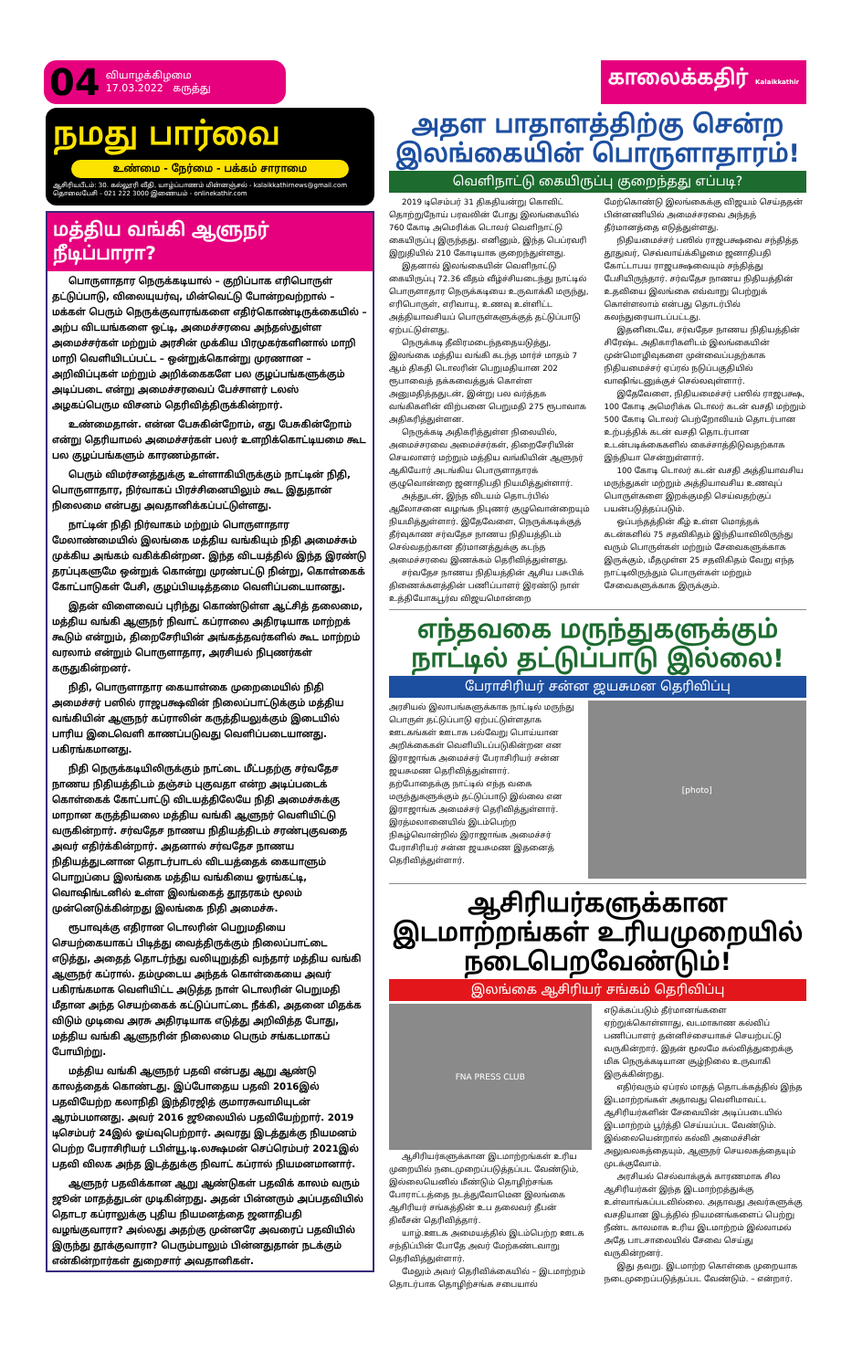04
வியாழக்கிழமை
17.03.2022 கருத்து
காலைக்கதிர் Kalaikkathir
நமது பார்வை
உண்மை - நேர்மை - பக்கம் சாராமை
ஆசிரியபீடம்: 30. கல்லூரி வீதி, யாழ்ப்பாணம் மின்னஞ்சல் - kalaikkathirnews@gmail.com
தொலைபேசி - 021 222 3000 இணையம் - onlinekathir.com
மத்திய வங்கி ஆளுநர் நீடிப்பாரா?
பொருளாதார நெருக்கடியால் – குறிப்பாக எரிபொருள் தட்டுப்பாடு, விலையுயர்வு, மின்வெட்டு போன்றவற்றால் – மக்கள் பெரும் நெருக்குவாரங்களை எதிர்கொண்டிருக்கையில் – அற்ப விடயங்களை ஒட்டி, அமைச்சரவை அந்தஸ்துள்ள அமைச்சர்கள் மற்றும் அரசின் முக்கிய பிரமுகர்களினால் மாறி மாறி வெளியிடப்பட்ட – ஒன்றுக்கொன்று முரணான – அறிவிப்புகள் மற்றும் அறிக்கைகளே பல குழப்பங்களுக்கும் அடிப்படை என்று அமைச்சரவைப் பேச்சாளர் டலஸ் அழகப்பெரும விசனம் தெரிவித்திருக்கின்றார்.
உண்மைதான். என்ன பேசுகின்றோம், எது பேசுகின்றோம் என்று தெரியாமல் அமைச்சர்கள் பலர் உளறிக்கொட்டியமை கூட பல குழப்பங்களும் காரணம்தான்.
பெரும் விமர்சனத்துக்கு உள்ளாகியிருக்கும் நாட்டின் நிதி, பொருளாதார, நிர்வாகப் பிரச்சினையிலும் கூட இதுதான் நிலைமை என்பது அவதானிக்கப்பட்டுள்ளது.
நாட்டின் நிதி நிர்வாகம் மற்றும் பொருளாதார மேலாண்மையில் இலங்கை மத்திய வங்கியும் நிதி அமைச்சும் முக்கிய அங்கம் வகிக்கின்றன. இந்த விடயத்தில் இந்த இரண்டு தரப்புகளுமே ஒன்றுக் கொன்று முரண்பட்டு நின்று, கொள்கைக் கோட்பாடுகள் பேசி, குழப்பியடித்தமை வெளிப்படையானது.
இதன் விளைவைப் புரிந்து கொண்டுள்ள ஆட்சித் தலைமை, மத்திய வங்கி ஆளுநர் நிவாட் கப்ராலை அதிரடியாக மாற்றக் கூடும் என்றும், திறைசேரியின் அங்கத்தவர்களில் கூட மாற்றம் வரலாம் என்றும் பொருளாதார, அரசியல் நிபுணர்கள் கருதுகின்றனர்.
நிதி, பொருளாதார கையாள்கை முறைமையில் நிதி அமைச்சர் பஸில் ராஜபக்ஷவின் நிலைப்பாட்டுக்கும் மத்திய வங்கியின் ஆளுநர் கப்ராலின் கருத்தியலுக்கும் இடையில் பாரிய இடைவெளி காணப்படுவது வெளிப்படையானது. பகிரங்கமானது.
நிதி நெருக்கடியிலிருக்கும் நாட்டை மீட்பதற்கு சர்வதேச நாணய நிதியத்திடம் தஞ்சம் புகுவதா என்ற அடிப்படைக் கொள்கைக் கோட்பாட்டு விடயத்திலேயே நிதி அமைச்சுக்கு மாறான கருத்தியலை மத்திய வங்கி ஆளுநர் வெளியிட்டு வருகின்றார். சர்வதேச நாணய நிதியத்திடம் சரண்புகுவதை அவர் எதிர்க்கின்றார். அதனால் சர்வதேச நாணய நிதியத்துடனான தொடர்பாடல் விடயத்தைக் கையாளும் பொறுப்பை இலங்கை மத்திய வங்கியை ஓரங்கட்டி, வொஷிங்டனில் உள்ள இலங்கைத் தூதரகம் மூலம் முன்னெடுக்கின்றது இலங்கை நிதி அமைச்சு.
ரூபாவுக்கு எதிரான டொலரின் பெறுமதியை செயற்கையாகப் பிடித்து வைத்திருக்கும் நிலைப்பாட்டை எடுத்து, அதைத் தொடர்ந்து வலியுறுத்தி வந்தார் மத்திய வங்கி ஆளுநர் கப்ரால். தம்முடைய அந்தக் கொள்கையை அவர் பகிரங்கமாக வெளியிட்ட அடுத்த நாள் டொலரின் பெறுமதி மீதான அந்த செயற்கைக் கட்டுப்பாட்டை நீக்கி, அதனை மிதக்க விடும் முடிவை அரசு அதிரடியாக எடுத்து அறிவித்த போது, மத்திய வங்கி ஆளுநரின் நிலைமை பெரும் சங்கடமாகப் போயிற்று.
மத்திய வங்கி ஆளுநர் பதவி என்பது ஆறு ஆண்டு காலத்தைக் கொண்டது. இப்போதைய பதவி 2016இல் பதவியேற்ற கலாநிதி இந்திரஜித் குமாரசுவாமியுடன் ஆரம்பமானது. அவர் 2016 ஜூலையில் பதவியேற்றார். 2019 டிசெம்பர் 24இல் ஓய்வுபெற்றார். அவரது இடத்துக்கு நியமனம் பெற்ற பேராசிரியர் டபிள்யூ.டி.லக்ஷமன் செப்ரெம்பர் 2021இல் பதவி விலக அந்த இடத்துக்கு நிவாட் கப்ரால் நியமனமானார்.
ஆளுநர் பதவிக்கான ஆறு ஆண்டுகள் பதவிக் காலம் வரும் ஜூன் மாதத்துடன் முடிகின்றது. அதன் பின்னரும் அப்பதவியில் தொடர கப்ராலுக்கு புதிய நியமனத்தை ஜனாதிபதி வழங்குவாரா? அல்லது அதற்கு முன்னரே அவரைப் பதவியில் இருந்து தூக்குவாரா? பெரும்பாலும் பின்னதுதான் நடக்கும் என்கின்றார்கள் துறைசார் அவதானிகள்.
அதள பாதாளத்திற்கு சென்ற இலங்கையின் பொருளாதாரம்!
வெளிநாட்டு கையிருப்பு குறைந்தது எப்படி?
2019 டிசெம்பர் 31 திகதியன்று கொவிட் தொற்றுநோய் பரவலின் போது இலங்கையில் 760 கோடி அமெரிக்க டொலர் வெளிநாட்டு கையிருப்பு இருந்தது. எனினும், இந்த பெப்ரவரி இறுதியில் 210 கோடியாக குறைந்துள்ளது.
இதனால் இலங்கையின் வெளிநாட்டு கையிருப்பு 72.36 வீதம் வீழ்ச்சியடைந்து நாட்டில் பொருளாதார நெருக்கடியை உருவாக்கி மருந்து, எரிபொருள், எரிவாயு, உணவு உள்ளிட்ட அத்தியாவசியப் பொருள்களுக்குத் தட்டுப்பாடு ஏற்பட்டுள்ளது.
நெருக்கடி தீவிரமடைந்ததையடுத்து, இலங்கை மத்திய வங்கி கடந்த மார்ச் மாதம் 7 ஆம் திகதி டொலரின் பெறுமதியான 202 ரூபாவைத் தக்கவைத்துக் கொள்ள அனுமதித்ததுடன், இன்று பல வர்த்தக வங்கிகளின் விற்பனை பெறுமதி 275 ரூபாவாக அதிகரித்துள்ளன.
நெருக்கடி அதிகரித்துள்ள நிலையில், அமைச்சரவை அமைச்சர்கள், திறைசேரியின் செயலாளர் மற்றும் மத்திய வங்கியின் ஆளுநர் ஆகியோர் அடங்கிய பொருளாதாரக் குழுவொன்றை ஜனாதிபதி நியமித்துள்ளார்.
அத்துடன், இந்த விடயம் தொடர்பில் ஆலோசனை வழங்க நிபுணர் குழுவொன்றையும் நியமித்துள்ளார். இதேவேளை, நெருக்கடிக்குத் தீர்வுகாண சர்வதேச நாணய நிதியத்திடம் செல்வதற்கான தீர்மானத்துக்கு கடந்த அமைச்சரவை இணக்கம் தெரிவித்துள்ளது.
சர்வதேச நாணய நிதியத்தின் ஆசிய பசுபிக் திணைக்களத்தின் பணிப்பாளர் இரண்டு நாள் உத்தியோகபூர்வ விஜயமொன்றை மேற்கொண்டு இலங்கைக்கு விஜயம் செய்ததன் பின்னணியில் அமைச்சரவை அந்தத் தீர்மானத்தை எடுத்துள்ளது.
நிதியமைச்சர் பஸில் ராஜபக்ஷவை சந்தித்த தூதுவர், செவ்வாய்க்கிழமை ஜனாதிபதி கோட்டாபய ராஜபக்ஷவையும் சந்தித்து பேசியிருந்தார். சர்வதேச நாணய நிதியத்தின் உதவியை இலங்கை எவ்வாறு பெற்றுக் கொள்ளலாம் என்பது தொடர்பில் கலந்துரையாடப்பட்டது.
இதனிடையே, சர்வதேச நாணய நிதியத்தின் சிரேஷ்ட அதிகாரிகளிடம் இலங்கையின் முன்மொழிவுகளை முன்வைப்பதற்காக நிதியமைச்சர் ஏப்ரல் நடுப்பகுதியில் வாஷிங்டனுக்குச் செல்லவுள்ளார்.
இதேவேளை, நிதியமைச்சர் பஸில் ராஜபக்ஷ, 100 கோடி அமெரிக்க டொலர் கடன் வசதி மற்றும் 500 கோடி டொலர் பெற்றோலியம் தொடர்பான உற்பத்திக் கடன் வசதி தொடர்பான உடன்படிக்கைகளில் கைச்சாத்திடுவதற்காக இந்தியா சென்றுள்ளார்.
100 கோடி டொலர் கடன் வசதி அத்தியாவசிய மருந்துகள் மற்றும் அத்தியாவசிய உணவுப் பொருள்களை இறக்குமதி செய்வதற்குப் பயன்படுத்தப்படும்.
ஒப்பந்தத்தின் கீழ் உள்ள மொத்தக் கடன்களில் 75 சதவிகிதம் இந்தியாவிலிருந்து வரும் பொருள்கள் மற்றும் சேவைகளுக்காக இருக்கும், மீதமுள்ள 25 சதவிகிதம் வேறு எந்த நாட்டிலிருந்தும் பொருள்கள் மற்றும் சேவைகளுக்காக இருக்கும்.
எந்தவகை மருந்துகளுக்கும் நாட்டில் தட்டுப்பாடு இல்லை!
பேராசிரியர் சன்ன ஜயசுமன தெரிவிப்பு
அரசியல் இலாபங்களுக்காக நாட்டில் மருந்து பொருள் தட்டுப்பாடு ஏற்பட்டுள்ளதாக ஊடகங்கள் ஊடாக பல்வேறு பொய்யான அறிக்கைகள் வெளியிடப்படுகின்றன என இராஜாங்க அமைச்சர் பேராசிரியர் சன்ன ஜயசுமண தெரிவித்துள்ளார்.
தற்போதைக்கு நாட்டில் எந்த வகை மருந்துகளுக்கும் தட்டுப்பாடு இல்லை என இராஜாங்க அமைச்சர் தெரிவித்துள்ளார்.
இரத்மலானையில் இடம்பெற்ற நிகழ்வொன்றில் இராஜாங்க அமைச்சர் பேராசிரியர் சன்ன ஜயசுமண இதனைத் தெரிவித்துள்ளார்.
[photo]
ஆசிரியர்களுக்கான இடமாற்றங்கள் உரியமுறையில் நடைபெறவேண்டும்!
இலங்கை ஆசிரியர் சங்கம் தெரிவிப்பு
FNA PRESS CLUB
ஆசிரியர்களுக்கான இடமாற்றங்கள் உரிய முறையில் நடைமுறைப்படுத்தப்பட வேண்டும், இல்லையெனில் மீண்டும் தொழிற்சங்க போராட்டத்தை நடத்துவோமென இலங்கை ஆசிரியர் சங்கத்தின் உப தலைவர் தீபன் திலீசன் தெரிவித்தார்.
யாழ்.ஊடக அமையத்தில் இடம்பெற்ற ஊடக சந்திப்பின் போதே அவர் மேற்கண்டவாறு தெரிவித்துள்ளார்.
மேலும் அவர் தெரிவிக்கையில் – இடமாற்றம் தொடர்பாக தொழிற்சங்க சபையால் எடுக்கப்படும் தீர்மானங்களை ஏற்றுக்கொள்ளாது, வடமாகாண கல்விப் பணிப்பாளர் தன்னிச்சையாகச் செயற்பட்டு வருகின்றார். இதன் மூலமே கல்வித்துறைக்கு மிக நெருக்கடியான சூழ்நிலை உருவாகி இருக்கின்றது.
எதிர்வரும் ஏப்ரல் மாதத் தொடக்கத்தில் இந்த இடமாற்றங்கள் அதாவது வெளிமாவட்ட ஆசிரியர்களின் சேவையின் அடிப்படையில் இடமாற்றம் பூர்த்தி செய்யப்பட வேண்டும். இல்லையென்றால் கல்வி அமைச்சின் அலுவலகத்தையும், ஆளுநர் செயலகத்தையும் முடக்குவோம்.
அரசியல் செல்வாக்குக் காரணமாக சில ஆசிரியர்கள் இந்த இடமாற்றத்துக்கு உள்வாங்கப்படவில்லை. அதாவது அவர்களுக்கு வசதியான இடத்தில் நியமனங்களைப் பெற்று நீண்ட காலமாக உரிய இடமாற்றம் இல்லாமல் அதே பாடசாலையில் சேவை செய்து வருகின்றனர்.
இது தவறு. இடமாற்ற கொள்கை முறையாக நடைமுறைப்படுத்தப்பட வேண்டும். – என்றார்.